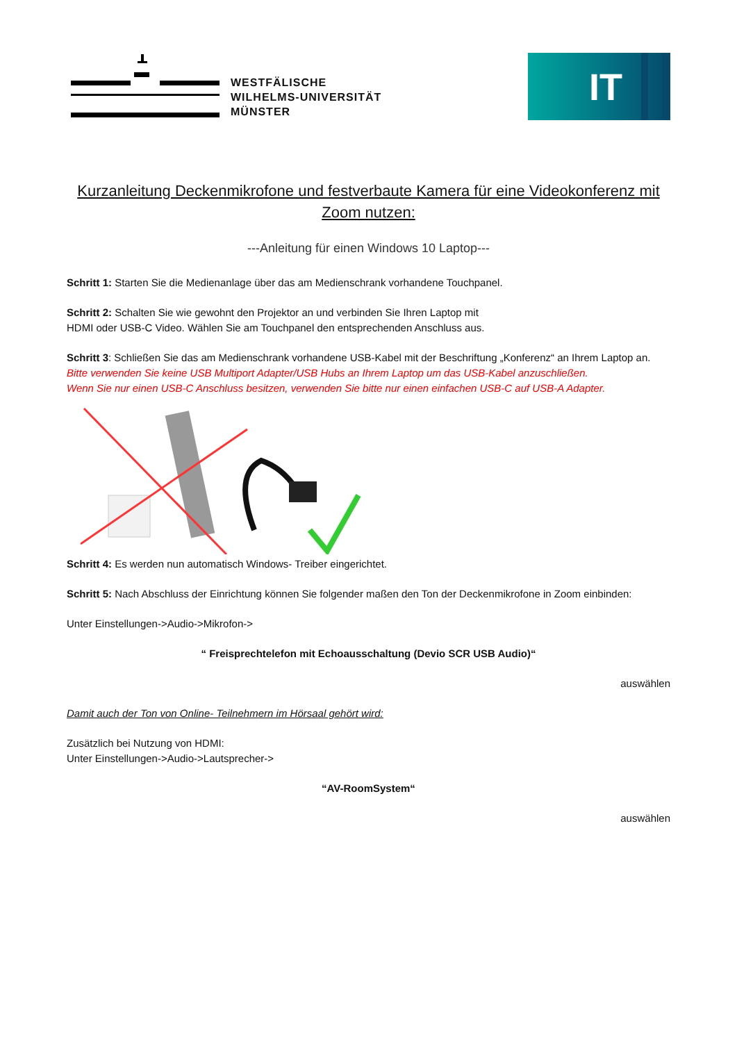WESTFÄLISCHE
WILHELMS-UNIVERSITÄT
MÜNSTER
IT
Kurzanleitung Deckenmikrofone und festverbaute Kamera für eine Videokonferenz mit Zoom nutzen:
---Anleitung für einen Windows 10 Laptop---
Schritt 1: Starten Sie die Medienanlage über das am Medienschrank vorhandene Touchpanel.
Schritt 2: Schalten Sie wie gewohnt den Projektor an und verbinden Sie Ihren Laptop mit
HDMI oder USB-C Video. Wählen Sie am Touchpanel den entsprechenden Anschluss aus.
Schritt 3: Schließen Sie das am Medienschrank vorhandene USB-Kabel mit der Beschriftung „Konferenz“ an Ihrem Laptop an.
Bitte verwenden Sie keine USB Multiport Adapter/USB Hubs an Ihrem Laptop um das USB-Kabel anzuschließen.
Wenn Sie nur einen USB-C Anschluss besitzen, verwenden Sie bitte nur einen einfachen USB-C auf USB-A Adapter.
Schritt 4: Es werden nun automatisch Windows- Treiber eingerichtet.
Schritt 5: Nach Abschluss der Einrichtung können Sie folgender maßen den Ton der Deckenmikrofone in Zoom einbinden:
Unter Einstellungen->Audio->Mikrofon->
“ Freisprechtelefon mit Echoausschaltung (Devio SCR USB Audio)“
auswählen
Damit auch der Ton von Online- Teilnehmern im Hörsaal gehört wird:
Zusätzlich bei Nutzung von HDMI:
Unter Einstellungen->Audio->Lautsprecher->
“AV-RoomSystem“
auswählen